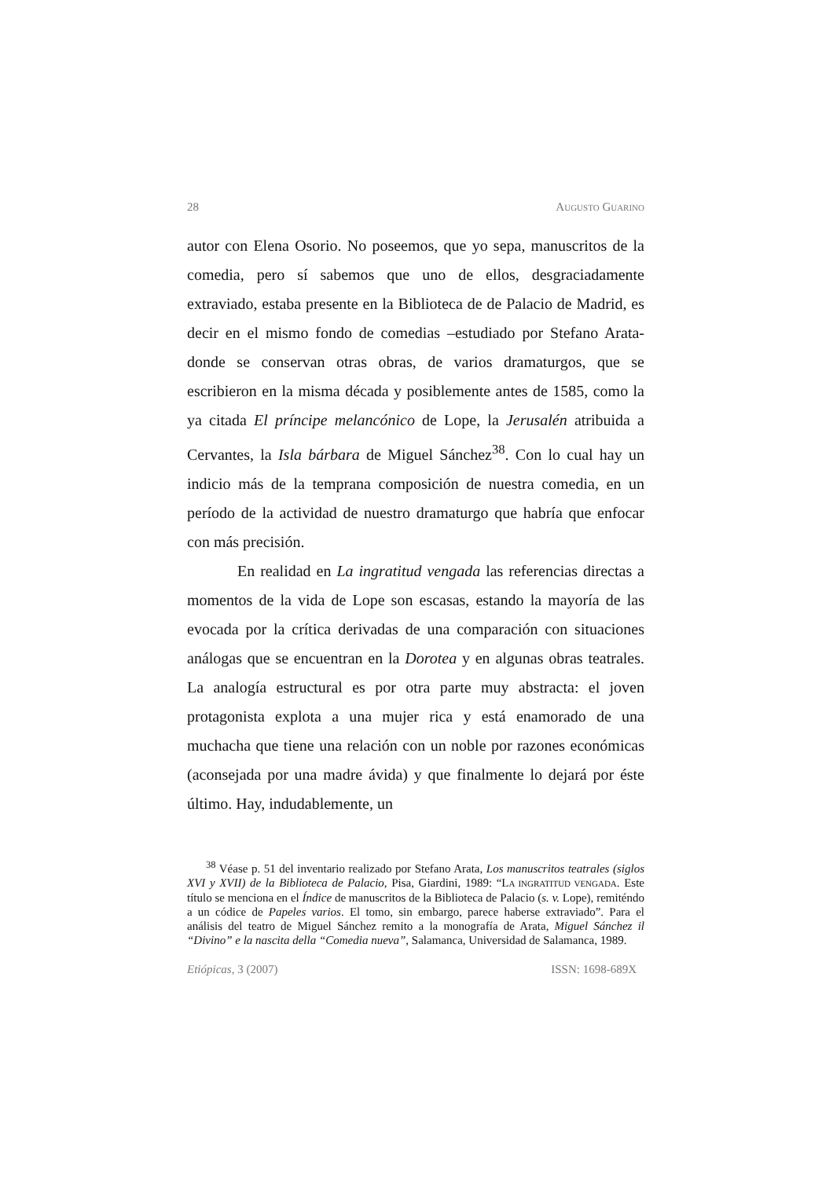28 AUGUSTO GUARINO
autor con Elena Osorio. No poseemos, que yo sepa, manuscritos de la comedia, pero sí sabemos que uno de ellos, desgraciadamente extraviado, estaba presente en la Biblioteca de de Palacio de Madrid, es decir en el mismo fondo de comedias –estudiado por Stefano Arata- donde se conservan otras obras, de varios dramaturgos, que se escribieron en la misma década y posiblemente antes de 1585, como la ya citada El príncipe melancónico de Lope, la Jerusalén atribuida a Cervantes, la Isla bárbara de Miguel Sánchez<sup>38</sup>. Con lo cual hay un indicio más de la temprana composición de nuestra comedia, en un período de la actividad de nuestro dramaturgo que habría que enfocar con más precisión.
En realidad en La ingratitud vengada las referencias directas a momentos de la vida de Lope son escasas, estando la mayoría de las evocada por la crítica derivadas de una comparación con situaciones análogas que se encuentran en la Dorotea y en algunas obras teatrales. La analogía estructural es por otra parte muy abstracta: el joven protagonista explota a una mujer rica y está enamorado de una muchacha que tiene una relación con un noble por razones económicas (aconsejada por una madre ávida) y que finalmente lo dejará por éste último. Hay, indudablemente, un
<sup>38</sup> Véase p. 51 del inventario realizado por Stefano Arata, Los manuscritos teatrales (siglos XVI y XVII) de la Biblioteca de Palacio, Pisa, Giardini, 1989: “LA INGRATITUD VENGADA. Este título se menciona en el Índice de manuscritos de la Biblioteca de Palacio (s. v. Lope), remiténdo a un códice de Papeles varios. El tomo, sin embargo, parece haberse extraviado”. Para el análisis del teatro de Miguel Sánchez remito a la monografía de Arata, Miguel Sánchez il “Divino” e la nascita della “Comedia nueva”, Salamanca, Universidad de Salamanca, 1989.
Etiópicas, 3 (2007) ISSN: 1698-689X